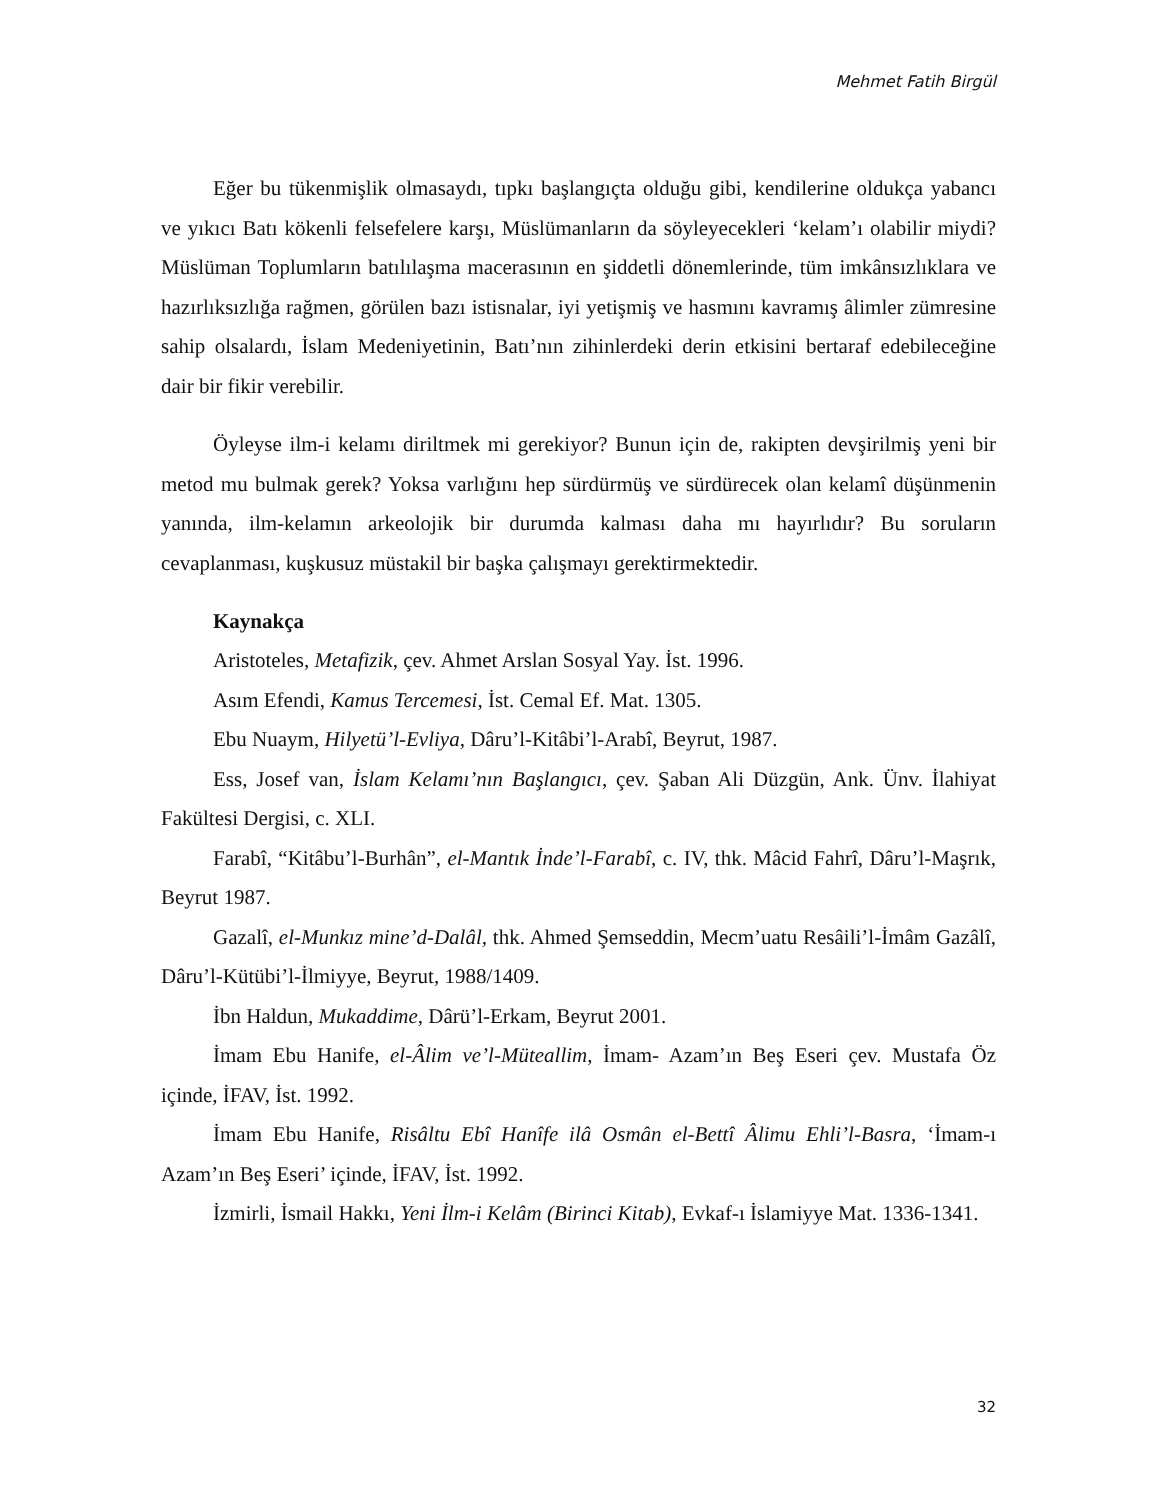Mehmet Fatih Birgül
Eğer bu tükenmişlik olmasaydı, tıpkı başlangıçta olduğu gibi, kendilerine oldukça yabancı ve yıkıcı Batı kökenli felsefelere karşı, Müslümanların da söyleyecekleri ‘kelam’ı olabilir miydi? Müslüman Toplumların batılılaşma macerasının en şiddetli dönemlerinde, tüm imkânsızlıklara ve hazırlıksızlığa rağmen, görülen bazı istisnalar, iyi yetişmiş ve hasmını kavramış âlimler zümresine sahip olsalardı, İslam Medeniyetinin, Batı’nın zihinlerdeki derin etkisini bertaraf edebileceğine dair bir fikir verebilir.
Öyleyse ilm-i kelamı diriltmek mi gerekiyor? Bunun için de, rakipten devşirilmiş yeni bir metod mu bulmak gerek? Yoksa varlığını hep sürdürmüş ve sürdürecek olan kelamî düşünmenin yanında, ilm-kelamın arkeolojik bir durumda kalması daha mı hayırlıdır? Bu soruların cevaplanması, kuşkusuz müstakil bir başka çalışmayı gerektirmektedir.
Kaynakça
Aristoteles, Metafizik, çev. Ahmet Arslan Sosyal Yay. İst. 1996.
Asım Efendi, Kamus Tercemesi, İst. Cemal Ef. Mat. 1305.
Ebu Nuaym, Hilyetü’l-Evliya, Dâru’l-Kitâbi’l-Arabî, Beyrut, 1987.
Ess, Josef van, İslam Kelamı’nın Başlangıcı, çev. Şaban Ali Düzgün, Ank. Ünv. İlahiyat Fakültesi Dergisi, c. XLI.
Farabî, “Kitâbu’l-Burhân”, el-Mantık İnde’l-Farabî, c. IV, thk. Mâcid Fahrî, Dâru’l-Maşrık, Beyrut 1987.
Gazalî, el-Munkız mine’d-Dalâl, thk. Ahmed Şemseddin, Mecm’uatu Resâili’l-İmâm Gazâlî, Dâru’l-Kütübi’l-İlmiyye, Beyrut, 1988/1409.
İbn Haldun, Mukaddime, Dârü’l-Erkam, Beyrut 2001.
İmam Ebu Hanife, el-Âlim ve’l-Müteallim, İmam- Azam’ın Beş Eseri çev. Mustafa Öz içinde, İFAV, İst. 1992.
İmam Ebu Hanife, Risâltu Ebî Hanîfe ilâ Osmân el-Bettî Âlimu Ehli’l-Basra, ‘İmam-ı Azam’ın Beş Eseri’ içinde, İFAV, İst. 1992.
İzmirli, İsmail Hakkı, Yeni İlm-i Kelâm (Birinci Kitab), Evkaf-ı İslamiyye Mat. 1336-1341.
32